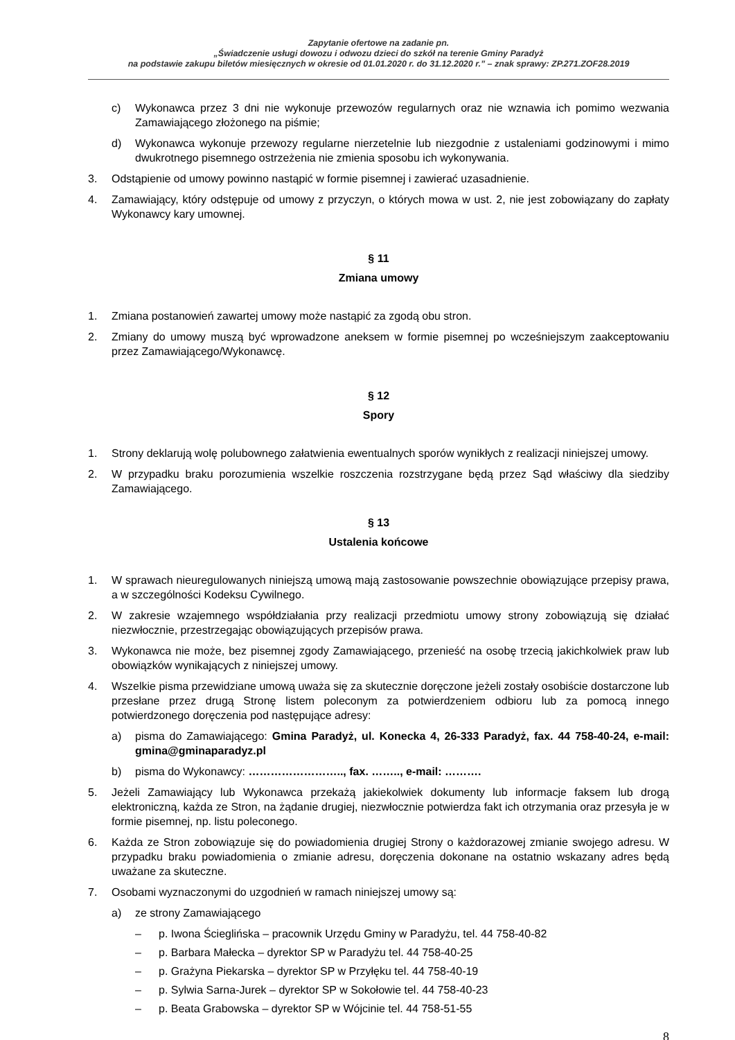Zapytanie ofertowe na zadanie pn.
„Świadczenie usługi dowozu i odwozu dzieci do szkół na terenie Gminy Paradyż
na podstawie zakupu biletów miesięcznych w okresie od 01.01.2020 r. do 31.12.2020 r.” – znak sprawy: ZP.271.ZOF28.2019
c) Wykonawca przez 3 dni nie wykonuje przewozów regularnych oraz nie wznawia ich pomimo wezwania Zamawiającego złożonego na piśmie;
d) Wykonawca wykonuje przewozy regularne nierzetelnie lub niezgodnie z ustaleniami godzinowymi i mimo dwukrotnego pisemnego ostrzeżenia nie zmienia sposobu ich wykonywania.
3. Odstąpienie od umowy powinno nastąpić w formie pisemnej i zawierać uzasadnienie.
4. Zamawiający, który odstępuje od umowy z przyczyn, o których mowa w ust. 2, nie jest zobowiązany do zapłaty Wykonawcy kary umownej.
§ 11
Zmiana umowy
1. Zmiana postanowień zawartej umowy może nastąpić za zgodą obu stron.
2. Zmiany do umowy muszą być wprowadzone aneksem w formie pisemnej po wcześniejszym zaakceptowaniu przez Zamawiającego/Wykonawcę.
§ 12
Spory
1. Strony deklarują wolę polubownego załatwienia ewentualnych sporów wynikłych z realizacji niniejszej umowy.
2. W przypadku braku porozumienia wszelkie roszczenia rozstrzygane będą przez Sąd właściwy dla siedziby Zamawiającego.
§ 13
Ustalenia końcowe
1. W sprawach nieuregulowanych niniejszą umową mają zastosowanie powszechnie obowiązujące przepisy prawa, a w szczególności Kodeksu Cywilnego.
2. W zakresie wzajemnego współdziałania przy realizacji przedmiotu umowy strony zobowiązują się działać niezwłocznie, przestrzegając obowiązujących przepisów prawa.
3. Wykonawca nie może, bez pisemnej zgody Zamawiającego, przenieść na osobę trzecią jakichkolwiek praw lub obowiązków wynikających z niniejszej umowy.
4. Wszelkie pisma przewidziane umową uważa się za skutecznie doręczone jeżeli zostały osobiście dostarczone lub przesłane przez drugą Stronę listem poleconym za potwierdzeniem odbioru lub za pomocą innego potwierdzonego doręczenia pod następujące adresy:
a) pisma do Zamawiającego: Gmina Paradyż, ul. Konecka 4, 26-333 Paradyż, fax. 44 758-40-24, e-mail: gmina@gminaparadyz.pl
b) pisma do Wykonawcy: …………………….., fax. …….., e-mail: ……….
5. Jeżeli Zamawiający lub Wykonawca przekażą jakiekolwiek dokumenty lub informacje faksem lub drogą elektroniczną, każda ze Stron, na żądanie drugiej, niezwłocznie potwierdza fakt ich otrzymania oraz przesyła je w formie pisemnej, np. listu poleconego.
6. Każda ze Stron zobowiązuje się do powiadomienia drugiej Strony o każdorazowej zmianie swojego adresu. W przypadku braku powiadomienia o zmianie adresu, doręczenia dokonane na ostatnio wskazany adres będą uważane za skuteczne.
7. Osobami wyznaczonymi do uzgodnień w ramach niniejszej umowy są:
a) ze strony Zamawiającego
– p. Iwona Ścieglińska – pracownik Urzędu Gminy w Paradyżu, tel. 44 758-40-82
– p. Barbara Małecka – dyrektor SP w Paradyżu tel. 44 758-40-25
– p. Grażyna Piekarska – dyrektor SP w Przyłęku tel. 44 758-40-19
– p. Sylwia Sarna-Jurek – dyrektor SP w Sokołowie tel. 44 758-40-23
– p. Beata Grabowska – dyrektor SP w Wójcinie tel. 44 758-51-55
8